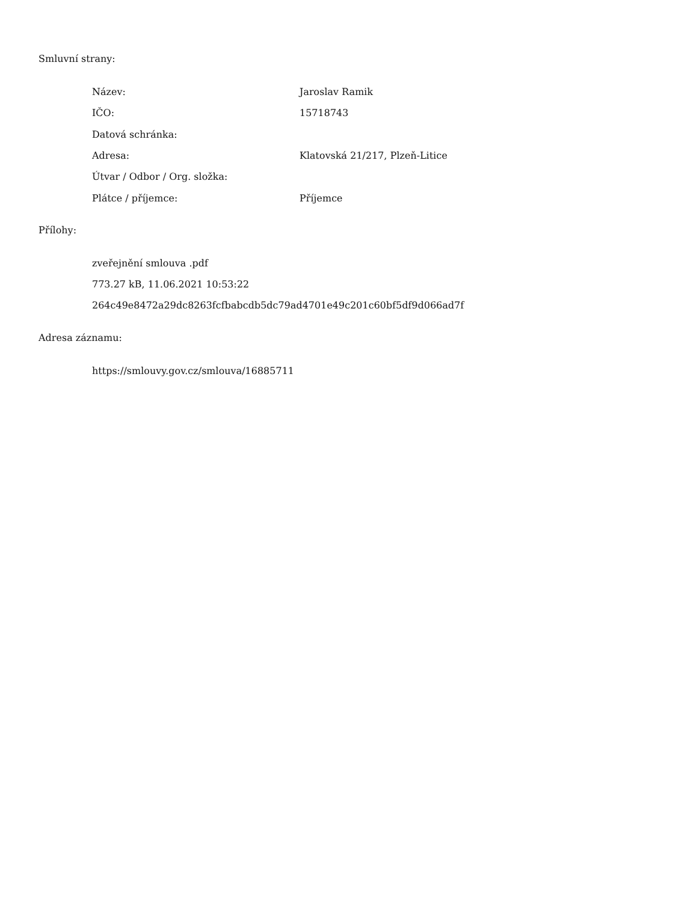Smluvní strany:
| Název: | Jaroslav Ramik |
| IČO: | 15718743 |
| Datová schránka: | |
| Adresa: | Klatovská 21/217, Plzeň-Litice |
| Útvar / Odbor / Org. složka: | |
| Plátce / příjemce: | Příjemce |
Přílohy:
zveřejnění smlouva .pdf
773.27 kB, 11.06.2021 10:53:22
264c49e8472a29dc8263fcfbabcdb5dc79ad4701e49c201c60bf5df9d066ad7f
Adresa záznamu:
https://smlouvy.gov.cz/smlouva/16885711